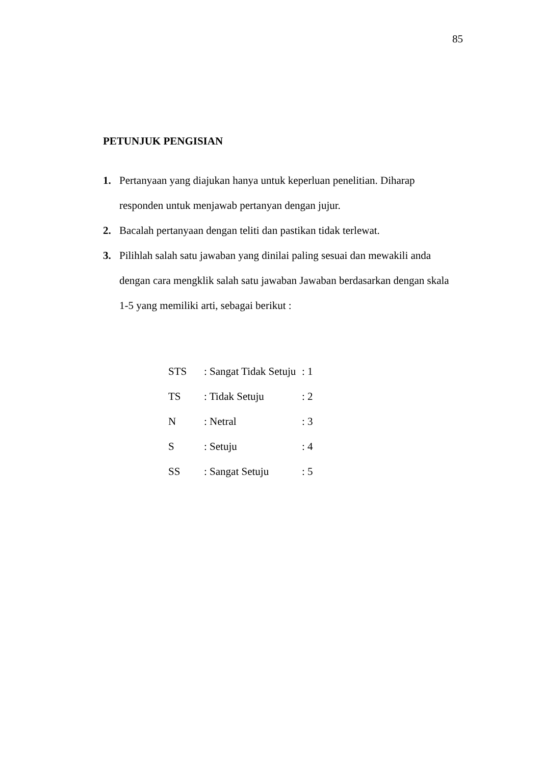85
PETUNJUK PENGISIAN
1. Pertanyaan yang diajukan hanya untuk keperluan penelitian. Diharap responden untuk menjawab pertanyan dengan jujur.
2. Bacalah pertanyaan dengan teliti dan pastikan tidak terlewat.
3. Pilihlah salah satu jawaban yang dinilai paling sesuai dan mewakili anda dengan cara mengklik salah satu jawaban Jawaban berdasarkan dengan skala 1-5 yang memiliki arti, sebagai berikut :
| STS | : Sangat Tidak Setuju | : 1 |
| TS | : Tidak Setuju | : 2 |
| N | : Netral | : 3 |
| S | : Setuju | : 4 |
| SS | : Sangat Setuju | : 5 |